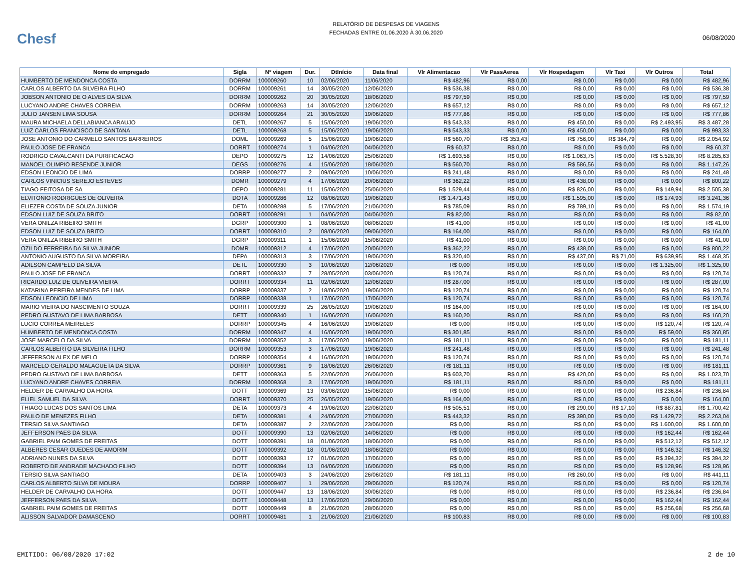Chesf
RELATÓRIO DE DESPESAS DE VIAGENS
FECHADAS ENTRE 01.06.2020 À 30.06.2020
06/08/2020
| Nome do empregado | Sigla | Nº viagem | Dur. | DtInício | Data final | Vlr Alimentacao | Vlr PassAerea | Vlr Hospedagem | Vlr Taxi | Vlr Outros | Total |
| --- | --- | --- | --- | --- | --- | --- | --- | --- | --- | --- | --- |
| HUMBERTO DE MENDONCA COSTA | DORRM | 100009260 | 10 | 02/06/2020 | 11/06/2020 | R$ 482,96 | R$ 0,00 | R$ 0,00 | R$ 0,00 | R$ 0,00 | R$ 482,96 |
| CARLOS ALBERTO DA SILVEIRA FILHO | DORRM | 100009261 | 14 | 30/05/2020 | 12/06/2020 | R$ 536,38 | R$ 0,00 | R$ 0,00 | R$ 0,00 | R$ 0,00 | R$ 536,38 |
| JOBSON ANTONIO DE O ALVES DA SILVA | DORRM | 100009262 | 20 | 30/05/2020 | 18/06/2020 | R$ 797,59 | R$ 0,00 | R$ 0,00 | R$ 0,00 | R$ 0,00 | R$ 797,59 |
| LUCYANO ANDRE CHAVES CORREIA | DORRM | 100009263 | 14 | 30/05/2020 | 12/06/2020 | R$ 657,12 | R$ 0,00 | R$ 0,00 | R$ 0,00 | R$ 0,00 | R$ 657,12 |
| JULIO JANSEN LIMA SOUSA | DORRM | 100009264 | 21 | 30/05/2020 | 19/06/2020 | R$ 777,86 | R$ 0,00 | R$ 0,00 | R$ 0,00 | R$ 0,00 | R$ 777,86 |
| MAURA MICHAELA DELLABIANCA ARAUJO | DETL | 100009267 | 5 | 15/06/2020 | 19/06/2020 | R$ 543,33 | R$ 0,00 | R$ 450,00 | R$ 0,00 | R$ 2.493,95 | R$ 3.487,28 |
| LUIZ CARLOS FRANCISCO DE SANTANA | DETL | 100009268 | 5 | 15/06/2020 | 19/06/2020 | R$ 543,33 | R$ 0,00 | R$ 450,00 | R$ 0,00 | R$ 0,00 | R$ 993,33 |
| JOSE ANTONIO DO CARMELO SANTOS BARREIROS | DOML | 100009269 | 5 | 15/06/2020 | 19/06/2020 | R$ 560,70 | R$ 353,43 | R$ 756,00 | R$ 384,79 | R$ 0,00 | R$ 2.054,92 |
| PAULO JOSE DE FRANCA | DORRT | 100009274 | 1 | 04/06/2020 | 04/06/2020 | R$ 60,37 | R$ 0,00 | R$ 0,00 | R$ 0,00 | R$ 0,00 | R$ 60,37 |
| RODRIGO CAVALCANTI DA PURIFICACAO | DEPO | 100009275 | 12 | 14/06/2020 | 25/06/2020 | R$ 1.693,58 | R$ 0,00 | R$ 1.063,75 | R$ 0,00 | R$ 5.528,30 | R$ 8.285,63 |
| MANOEL OLIMPIO RESENDE JUNIOR | DEGS | 100009276 | 4 | 15/06/2020 | 18/06/2020 | R$ 560,70 | R$ 0,00 | R$ 586,56 | R$ 0,00 | R$ 0,00 | R$ 1.147,26 |
| EDSON LEONCIO DE LIMA | DORRP | 100009277 | 2 | 09/06/2020 | 10/06/2020 | R$ 241,48 | R$ 0,00 | R$ 0,00 | R$ 0,00 | R$ 0,00 | R$ 241,48 |
| CARLOS VINICIUS SEREJO ESTEVES | DOMR | 100009279 | 4 | 17/06/2020 | 20/06/2020 | R$ 362,22 | R$ 0,00 | R$ 438,00 | R$ 0,00 | R$ 0,00 | R$ 800,22 |
| TIAGO FEITOSA DE SA | DEPO | 100009281 | 11 | 15/06/2020 | 25/06/2020 | R$ 1.529,44 | R$ 0,00 | R$ 826,00 | R$ 0,00 | R$ 149,94 | R$ 2.505,38 |
| ELVITONIO RODRIGUES DE OLIVEIRA | DOTA | 100009286 | 12 | 08/06/2020 | 19/06/2020 | R$ 1.471,43 | R$ 0,00 | R$ 1.595,00 | R$ 0,00 | R$ 174,93 | R$ 3.241,36 |
| ELIEZER COSTA DE SOUZA JUNIOR | DETA | 100009288 | 5 | 17/06/2020 | 21/06/2020 | R$ 785,09 | R$ 0,00 | R$ 789,10 | R$ 0,00 | R$ 0,00 | R$ 1.574,19 |
| EDSON LUIZ DE SOUZA BRITO | DORRT | 100009291 | 1 | 04/06/2020 | 04/06/2020 | R$ 82,00 | R$ 0,00 | R$ 0,00 | R$ 0,00 | R$ 0,00 | R$ 82,00 |
| VERA ONILZA RIBEIRO SMITH | DGRP | 100009300 | 1 | 08/06/2020 | 08/06/2020 | R$ 41,00 | R$ 0,00 | R$ 0,00 | R$ 0,00 | R$ 0,00 | R$ 41,00 |
| EDSON LUIZ DE SOUZA BRITO | DORRT | 100009310 | 2 | 08/06/2020 | 09/06/2020 | R$ 164,00 | R$ 0,00 | R$ 0,00 | R$ 0,00 | R$ 0,00 | R$ 164,00 |
| VERA ONILZA RIBEIRO SMITH | DGRP | 100009311 | 1 | 15/06/2020 | 15/06/2020 | R$ 41,00 | R$ 0,00 | R$ 0,00 | R$ 0,00 | R$ 0,00 | R$ 41,00 |
| OZILDO FERREIRA DA SILVA JUNIOR | DOMR | 100009312 | 4 | 17/06/2020 | 20/06/2020 | R$ 362,22 | R$ 0,00 | R$ 438,00 | R$ 0,00 | R$ 0,00 | R$ 800,22 |
| ANTONIO AUGUSTO DA SILVA MOREIRA | DEPA | 100009313 | 3 | 17/06/2020 | 19/06/2020 | R$ 320,40 | R$ 0,00 | R$ 437,00 | R$ 71,00 | R$ 639,95 | R$ 1.468,35 |
| ADILSON CAMPELO DA SILVA | DETL | 100009330 | 3 | 10/06/2020 | 12/06/2020 | R$ 0,00 | R$ 0,00 | R$ 0,00 | R$ 0,00 | R$ 1.325,00 | R$ 1.325,00 |
| PAULO JOSE DE FRANCA | DORRT | 100009332 | 7 | 28/05/2020 | 03/06/2020 | R$ 120,74 | R$ 0,00 | R$ 0,00 | R$ 0,00 | R$ 0,00 | R$ 120,74 |
| RICARDO LUIZ DE OLIVEIRA VIEIRA | DORRT | 100009334 | 11 | 02/06/2020 | 12/06/2020 | R$ 287,00 | R$ 0,00 | R$ 0,00 | R$ 0,00 | R$ 0,00 | R$ 287,00 |
| KATARINA PEREIRA MENDES DE LIMA | DORRP | 100009337 | 2 | 18/06/2020 | 19/06/2020 | R$ 120,74 | R$ 0,00 | R$ 0,00 | R$ 0,00 | R$ 0,00 | R$ 120,74 |
| EDSON LEONCIO DE LIMA | DORRP | 100009338 | 1 | 17/06/2020 | 17/06/2020 | R$ 120,74 | R$ 0,00 | R$ 0,00 | R$ 0,00 | R$ 0,00 | R$ 120,74 |
| MARIO VIEIRA DO NASCIMENTO SOUZA | DORRT | 100009339 | 25 | 26/05/2020 | 19/06/2020 | R$ 164,00 | R$ 0,00 | R$ 0,00 | R$ 0,00 | R$ 0,00 | R$ 164,00 |
| PEDRO GUSTAVO DE LIMA BARBOSA | DETT | 100009340 | 1 | 16/06/2020 | 16/06/2020 | R$ 160,20 | R$ 0,00 | R$ 0,00 | R$ 0,00 | R$ 0,00 | R$ 160,20 |
| LUCIO CORREA MEIRELES | DORRP | 100009345 | 4 | 16/06/2020 | 19/06/2020 | R$ 0,00 | R$ 0,00 | R$ 0,00 | R$ 0,00 | R$ 120,74 | R$ 120,74 |
| HUMBERTO DE MENDONCA COSTA | DORRM | 100009347 | 4 | 16/06/2020 | 19/06/2020 | R$ 301,85 | R$ 0,00 | R$ 0,00 | R$ 0,00 | R$ 59,00 | R$ 360,85 |
| JOSE MARCELO DA SILVA | DORRM | 100009352 | 3 | 17/06/2020 | 19/06/2020 | R$ 181,11 | R$ 0,00 | R$ 0,00 | R$ 0,00 | R$ 0,00 | R$ 181,11 |
| CARLOS ALBERTO DA SILVEIRA FILHO | DORRM | 100009353 | 3 | 17/06/2020 | 19/06/2020 | R$ 241,48 | R$ 0,00 | R$ 0,00 | R$ 0,00 | R$ 0,00 | R$ 241,48 |
| JEFFERSON ALEX DE MELO | DORRP | 100009354 | 4 | 16/06/2020 | 19/06/2020 | R$ 120,74 | R$ 0,00 | R$ 0,00 | R$ 0,00 | R$ 0,00 | R$ 120,74 |
| MARCELO GERALDO MALAGUETA DA SILVA | DORRP | 100009361 | 9 | 18/06/2020 | 26/06/2020 | R$ 181,11 | R$ 0,00 | R$ 0,00 | R$ 0,00 | R$ 0,00 | R$ 181,11 |
| PEDRO GUSTAVO DE LIMA BARBOSA | DETT | 100009363 | 5 | 22/06/2020 | 26/06/2020 | R$ 603,70 | R$ 0,00 | R$ 420,00 | R$ 0,00 | R$ 0,00 | R$ 1.023,70 |
| LUCYANO ANDRE CHAVES CORREIA | DORRM | 100009368 | 3 | 17/06/2020 | 19/06/2020 | R$ 181,11 | R$ 0,00 | R$ 0,00 | R$ 0,00 | R$ 0,00 | R$ 181,11 |
| HELDER DE CARVALHO DA HORA | DOTT | 100009369 | 13 | 03/06/2020 | 15/06/2020 | R$ 0,00 | R$ 0,00 | R$ 0,00 | R$ 0,00 | R$ 236,84 | R$ 236,84 |
| ELIEL SAMUEL DA SILVA | DORRT | 100009370 | 25 | 26/05/2020 | 19/06/2020 | R$ 164,00 | R$ 0,00 | R$ 0,00 | R$ 0,00 | R$ 0,00 | R$ 164,00 |
| THIAGO LUCAS DOS SANTOS LIMA | DETA | 100009373 | 4 | 19/06/2020 | 22/06/2020 | R$ 505,51 | R$ 0,00 | R$ 290,00 | R$ 17,10 | R$ 887,81 | R$ 1.700,42 |
| PAULO DE MENEZES FILHO | DETA | 100009381 | 4 | 24/06/2020 | 27/06/2020 | R$ 443,32 | R$ 0,00 | R$ 390,00 | R$ 0,00 | R$ 1.429,72 | R$ 2.263,04 |
| TERSIO SILVA SANTIAGO | DETA | 100009387 | 2 | 22/06/2020 | 23/06/2020 | R$ 0,00 | R$ 0,00 | R$ 0,00 | R$ 0,00 | R$ 1.600,00 | R$ 1.600,00 |
| JEFFERSON PAES DA SILVA | DOTT | 100009390 | 13 | 02/06/2020 | 14/06/2020 | R$ 0,00 | R$ 0,00 | R$ 0,00 | R$ 0,00 | R$ 162,44 | R$ 162,44 |
| GABRIEL PAIM GOMES DE FREITAS | DOTT | 100009391 | 18 | 01/06/2020 | 18/06/2020 | R$ 0,00 | R$ 0,00 | R$ 0,00 | R$ 0,00 | R$ 512,12 | R$ 512,12 |
| ALBERES CESAR GUEDES DE AMORIM | DOTT | 100009392 | 18 | 01/06/2020 | 18/06/2020 | R$ 0,00 | R$ 0,00 | R$ 0,00 | R$ 0,00 | R$ 146,32 | R$ 146,32 |
| ADRIANO NUNES DA SILVA | DOTT | 100009393 | 17 | 01/06/2020 | 17/06/2020 | R$ 0,00 | R$ 0,00 | R$ 0,00 | R$ 0,00 | R$ 394,32 | R$ 394,32 |
| ROBERTO DE ANDRADE MACHADO FILHO | DOTT | 100009394 | 13 | 04/06/2020 | 16/06/2020 | R$ 0,00 | R$ 0,00 | R$ 0,00 | R$ 0,00 | R$ 128,96 | R$ 128,96 |
| TERSIO SILVA SANTIAGO | DETA | 100009403 | 3 | 24/06/2020 | 26/06/2020 | R$ 181,11 | R$ 0,00 | R$ 260,00 | R$ 0,00 | R$ 0,00 | R$ 441,11 |
| CARLOS ALBERTO SILVA DE MOURA | DORRP | 100009407 | 1 | 29/06/2020 | 29/06/2020 | R$ 120,74 | R$ 0,00 | R$ 0,00 | R$ 0,00 | R$ 0,00 | R$ 120,74 |
| HELDER DE CARVALHO DA HORA | DOTT | 100009447 | 13 | 18/06/2020 | 30/06/2020 | R$ 0,00 | R$ 0,00 | R$ 0,00 | R$ 0,00 | R$ 236,84 | R$ 236,84 |
| JEFFERSON PAES DA SILVA | DOTT | 100009448 | 13 | 17/06/2020 | 29/06/2020 | R$ 0,00 | R$ 0,00 | R$ 0,00 | R$ 0,00 | R$ 162,44 | R$ 162,44 |
| GABRIEL PAIM GOMES DE FREITAS | DOTT | 100009449 | 8 | 21/06/2020 | 28/06/2020 | R$ 0,00 | R$ 0,00 | R$ 0,00 | R$ 0,00 | R$ 256,68 | R$ 256,68 |
| ALISSON SALVADOR DAMASCENO | DORRT | 100009481 | 1 | 21/06/2020 | 21/06/2020 | R$ 100,83 | R$ 0,00 | R$ 0,00 | R$ 0,00 | R$ 0,00 | R$ 100,83 |
EMITIDO: 06/08/2020 17:02 2 de 10